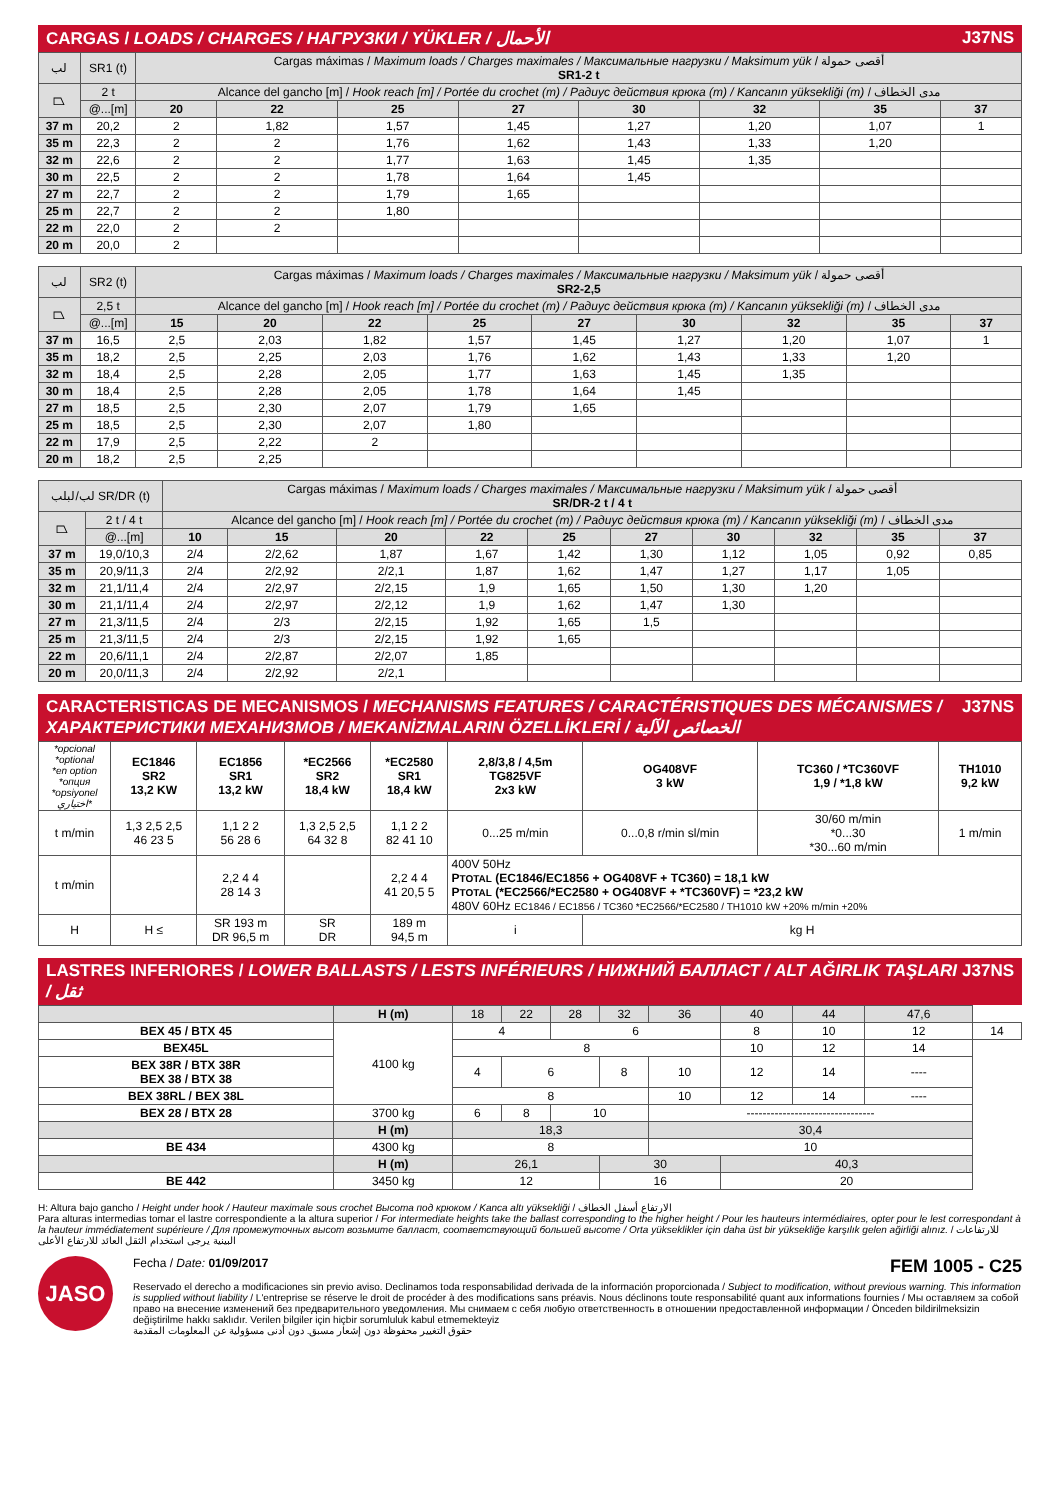CARGAS / LOADS / CHARGES / НАГРУЗКИ / YÜKLER / الأحمال J37NS
| لب | SR1 (t) | Cargas máximas / Maximum loads / Charges maximales / Максимальные нагрузки / Maksimum yük / أقصى حمولة SR1-2 t | | | | | | | |
| ⏢ | 2 t | Alcance del gancho [m] / Hook reach [m] / Portée du crochet (m) / Радиус действия крюка (m) / Kancanın yüksekliği (m) / مدى الخطاف | | | | | | | |
| | @...[m] | 20 | 22 | 25 | 27 | 30 | 32 | 35 | 37 |
| 37 m | 20,2 | 2 | 1,82 | 1,57 | 1,45 | 1,27 | 1,20 | 1,07 | 1 |
| 35 m | 22,3 | 2 | 2 | 1,76 | 1,62 | 1,43 | 1,33 | 1,20 | |
| 32 m | 22,6 | 2 | 2 | 1,77 | 1,63 | 1,45 | 1,35 | | |
| 30 m | 22,5 | 2 | 2 | 1,78 | 1,64 | 1,45 | | | |
| 27 m | 22,7 | 2 | 2 | 1,79 | 1,65 | | | | |
| 25 m | 22,7 | 2 | 2 | 1,80 | | | | | |
| 22 m | 22,0 | 2 | 2 | | | | | | |
| 20 m | 20,0 | 2 | | | | | | | |
| لب | SR2 (t) | Cargas máximas / Maximum loads / Charges maximales / Максимальные нагрузки / Maksimum yük / أقصى حمولة SR2-2,5 | | | | | | | | |
| ⏢ | 2,5 t | Alcance del gancho [m] / Hook reach [m] / Portée du crochet (m) / Радиус действия крюка (m) / Kancanın yüksekliği (m) / مدى الخطاف | | | | | | | | |
| | @...[m] | 15 | 20 | 22 | 25 | 27 | 30 | 32 | 35 | 37 |
| 37 m | 16,5 | 2,5 | 2,03 | 1,82 | 1,57 | 1,45 | 1,27 | 1,20 | 1,07 | 1 |
| 35 m | 18,2 | 2,5 | 2,25 | 2,03 | 1,76 | 1,62 | 1,43 | 1,33 | 1,20 | |
| 32 m | 18,4 | 2,5 | 2,28 | 2,05 | 1,77 | 1,63 | 1,45 | 1,35 | | |
| 30 m | 18,4 | 2,5 | 2,28 | 2,05 | 1,78 | 1,64 | 1,45 | | | |
| 27 m | 18,5 | 2,5 | 2,30 | 2,07 | 1,79 | 1,65 | | | | |
| 25 m | 18,5 | 2,5 | 2,30 | 2,07 | 1,80 | | | | | |
| 22 m | 17,9 | 2,5 | 2,22 | 2 | | | | | | |
| 20 m | 18,2 | 2,5 | 2,25 | | | | | | | |
| لب/لبلب SR/DR (t) | | Cargas máximas / Maximum loads / Charges maximales / Максимальные нагрузки / Maksimum yük / أقصى حمولة SR/DR-2 t / 4 t | | | | | | | | | |
| ⏢ | 2 t / 4 t | Alcance del gancho [m] / Hook reach [m] / Portée du crochet (m) / Радиус действия крюка (m) / Kancanın yüksekliği (m) / مدى الخطاف | | | | | | | | | |
| | @...[m] | 10 | 15 | 20 | 22 | 25 | 27 | 30 | 32 | 35 | 37 |
| 37 m | 19,0/10,3 | 2/4 | 2/2,62 | 1,87 | 1,67 | 1,42 | 1,30 | 1,12 | 1,05 | 0,92 | 0,85 |
| 35 m | 20,9/11,3 | 2/4 | 2/2,92 | 2/2,1 | 1,87 | 1,62 | 1,47 | 1,27 | 1,17 | 1,05 | |
| 32 m | 21,1/11,4 | 2/4 | 2/2,97 | 2/2,15 | 1,9 | 1,65 | 1,50 | 1,30 | 1,20 | | |
| 30 m | 21,1/11,4 | 2/4 | 2/2,97 | 2/2,12 | 1,9 | 1,62 | 1,47 | 1,30 | | | |
| 27 m | 21,3/11,5 | 2/4 | 2/3 | 2/2,15 | 1,92 | 1,65 | 1,5 | | | | |
| 25 m | 21,3/11,5 | 2/4 | 2/3 | 2/2,15 | 1,92 | 1,65 | | | | | |
| 22 m | 20,6/11,1 | 2/4 | 2/2,87 | 2/2,07 | 1,85 | | | | | | |
| 20 m | 20,0/11,3 | 2/4 | 2/2,92 | 2/2,1 | | | | | | | |
CARACTERISTICAS DE MECANISMOS / MECHANISMS FEATURES / CARACTÉRISTIQUES DES MÉCANISMES / ХАРАКТЕРИСТИКИ МЕХАНИЗМОВ / MEKANİZMALARIN ÖZELLİKLERİ / الخصائص الآلية J37NS
| *opcional *optional *en option *опция *opsiyonel اختياري* | EC1846 SR2 13,2 KW | EC1856 SR1 13,2 kW | *EC2566 SR2 18,4 kW | *EC2580 SR1 18,4 kW | 2,8/3,8 / 4,5m TG825VF 2x3 kW | OG408VF 3 kW | TC360 / *TC360VF 1,9 / *1,8 kW | TH1010 9,2 kW |
| t m/min | 1,3 2,5 2,5 46 23 5 | 1,1 2 2 56 28 6 | 1,3 2,5 2,5 64 32 8 | 1,1 2 2 82 41 10 | 0...25 m/min | 0...0,8 r/min sl/min | 30/60 m/min *0...30 *30...60 m/min | 1 m/min |
| t m/min | | 2,2 4 4 28 14 3 | | 2,2 4 4 41 20,5 5 | 400V 50Hz P TOTAL (EC1846/EC1856 + OG408VF + TC360) = 18,1 kW P TOTAL (*EC2566/*EC2580 + OG408VF + *TC360VF) = *23,2 kW 480V 60Hz EC1846 / EC1856 / TC360 *EC2566/*EC2580 / TH1010 kW +20% m/min +20% | | | |
| H | H ≤ | SR 193 m DR 96,5 m | SR DR | 189 m 94,5 m | i | kg H | | |
LASTRES INFERIORES / LOWER BALLASTS / LESTS INFÉRIEURS / НИЖНИЙ БАЛЛАСТ / ALT AĞIRLIK TAŞLARI / ثقل J37NS
| | H (m) | 18 | 22 | 28 | 32 | 36 | 40 | 44 | 47,6 | |
| BEX 45 / BTX 45 | 4100 kg | 4 | | 6 | | | 8 | 10 | 12 | 14 |
| BEX45L | | 8 | | | | | 10 | 12 | 14 | |
| BEX 38R / BTX 38R BEX 38 / BTX 38 | | 4 | 6 | | 8 | 10 | 12 | 14 | ---- | |
| BEX 38RL / BEX 38L | | 8 | | | | 10 | 12 | 14 | ---- | |
| BEX 28 / BTX 28 | 3700 kg | 6 | 8 | 10 | | -------------------------------- | | | | |
| | H (m) | 18,3 | | | | 30,4 | | | | |
| BE 434 | 4300 kg | 8 | | | | 10 | | | | |
| | H (m) | 26,1 | | | 30 | | 40,3 | | | |
| BE 442 | 3450 kg | 12 | | | 16 | | 20 | | | |
H: Altura bajo gancho / Height under hook / Hauteur maximale sous crochet Высота под крюком / Kanca altı yüksekliği / الارتفاع أسفل الخطاف
Para alturas intermedias tomar el lastre correspondiente a la altura superior / For intermediate heights take the ballast corresponding to the higher height / Pour les hauteurs intermédiaires, opter pour le lest correspondant à la hauteur immédiatement supérieure / Для промежуточных высот возьмите балласт, соответствующий большей высоте / Orta yükseklikler için daha üst bir yüksekliğe karşılık gelen ağirliği alınız. / للارتفاعات البينية يرجى استخدام الثقل العائد للارتفاع الأعلى
JASO
Fecha / Date: 01/09/2017 FEM 1005 - C25
Reservado el derecho a modificaciones sin previo aviso. Declinamos toda responsabilidad derivada de la información proporcionada / Subject to modification, without previous warning. This information is supplied without liability / L'entreprise se réserve le droit de procéder à des modifications sans préavis. Nous déclinons toute responsabilité quant aux informations fournies / Мы оставляем за собой право на внесение изменений без предварительного уведомления. Мы снимаем с себя любую ответственность в отношении предоставленной информации / Önceden bildirilmeksizin değiştirilme hakkı saklıdır. Verilen bilgiler için hiçbir sorumluluk kabul etmemekteyiz
حقوق التغيير محفوظة دون إشعار مسبق. دون أدنى مسؤولية عن المعلومات المقدمة